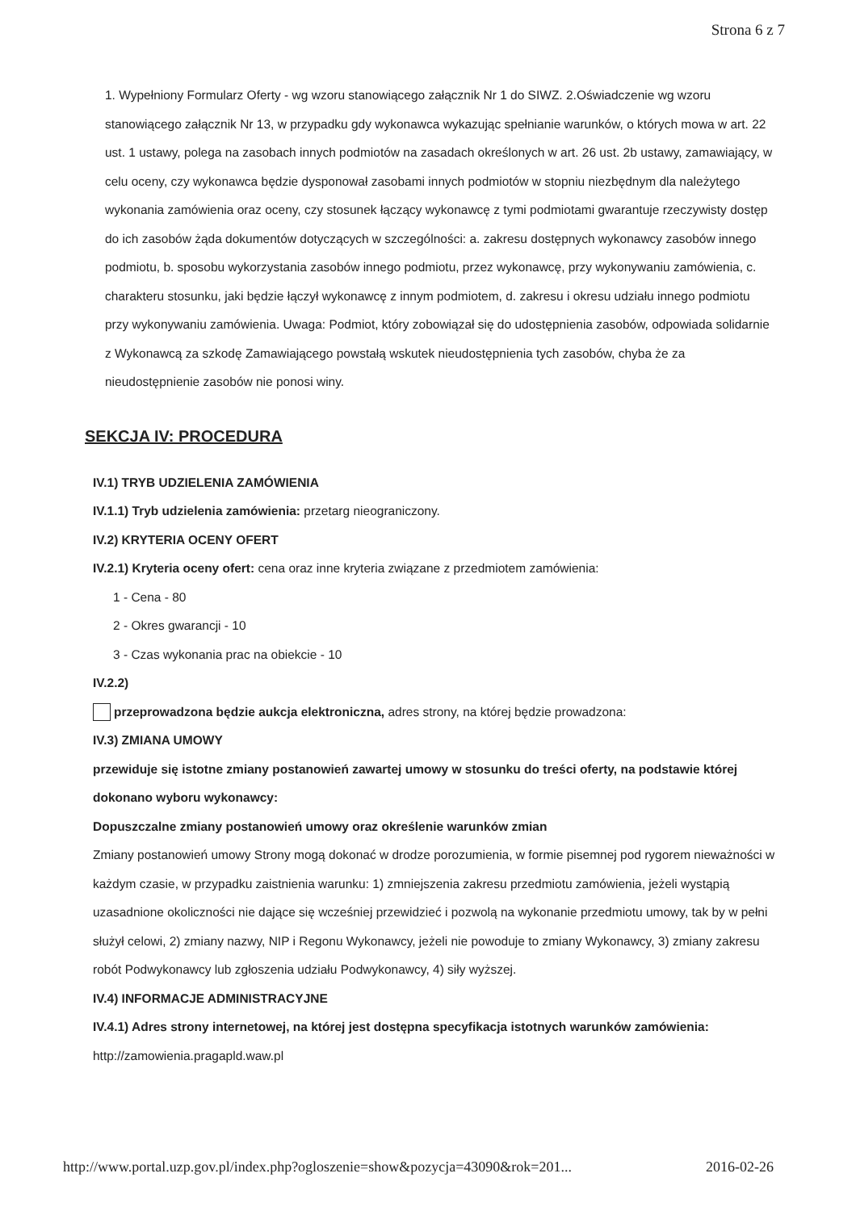Strona 6 z 7
1. Wypełniony Formularz Oferty - wg wzoru stanowiącego załącznik Nr 1 do SIWZ. 2.Oświadczenie wg wzoru stanowiącego załącznik Nr 13, w przypadku gdy wykonawca wykazując spełnianie warunków, o których mowa w art. 22 ust. 1 ustawy, polega na zasobach innych podmiotów na zasadach określonych w art. 26 ust. 2b ustawy, zamawiający, w celu oceny, czy wykonawca będzie dysponował zasobami innych podmiotów w stopniu niezbędnym dla należytego wykonania zamówienia oraz oceny, czy stosunek łączący wykonawcę z tymi podmiotami gwarantuje rzeczywisty dostęp do ich zasobów żąda dokumentów dotyczących w szczególności: a. zakresu dostępnych wykonawcy zasobów innego podmiotu, b. sposobu wykorzystania zasobów innego podmiotu, przez wykonawcę, przy wykonywaniu zamówienia, c. charakteru stosunku, jaki będzie łączył wykonawcę z innym podmiotem, d. zakresu i okresu udziału innego podmiotu przy wykonywaniu zamówienia. Uwaga: Podmiot, który zobowiązał się do udostępnienia zasobów, odpowiada solidarnie z Wykonawcą za szkodę Zamawiającego powstałą wskutek nieudostępnienia tych zasobów, chyba że za nieudostępnienie zasobów nie ponosi winy.
SEKCJA IV: PROCEDURA
IV.1) TRYB UDZIELENIA ZAMÓWIENIA
IV.1.1) Tryb udzielenia zamówienia: przetarg nieograniczony.
IV.2) KRYTERIA OCENY OFERT
IV.2.1) Kryteria oceny ofert: cena oraz inne kryteria związane z przedmiotem zamówienia:
1 - Cena - 80
2 - Okres gwarancji - 10
3 - Czas wykonania prac na obiekcie - 10
IV.2.2)
przeprowadzona będzie aukcja elektroniczna, adres strony, na której będzie prowadzona:
IV.3) ZMIANA UMOWY
przewiduje się istotne zmiany postanowień zawartej umowy w stosunku do treści oferty, na podstawie której dokonano wyboru wykonawcy:
Dopuszczalne zmiany postanowień umowy oraz określenie warunków zmian
Zmiany postanowień umowy Strony mogą dokonać w drodze porozumienia, w formie pisemnej pod rygorem nieważności w każdym czasie, w przypadku zaistnienia warunku: 1) zmniejszenia zakresu przedmiotu zamówienia, jeżeli wystąpią uzasadnione okoliczności nie dające się wcześniej przewidzieć i pozwolą na wykonanie przedmiotu umowy, tak by w pełni służył celowi, 2) zmiany nazwy, NIP i Regonu Wykonawcy, jeżeli nie powoduje to zmiany Wykonawcy, 3) zmiany zakresu robót Podwykonawcy lub zgłoszenia udziału Podwykonawcy, 4) siły wyższej.
IV.4) INFORMACJE ADMINISTRACYJNE
IV.4.1) Adres strony internetowej, na której jest dostępna specyfikacja istotnych warunków zamówienia: http://zamowienia.pragapld.waw.pl
http://www.portal.uzp.gov.pl/index.php?ogloszenie=show&pozycja=43090&rok=201... 2016-02-26